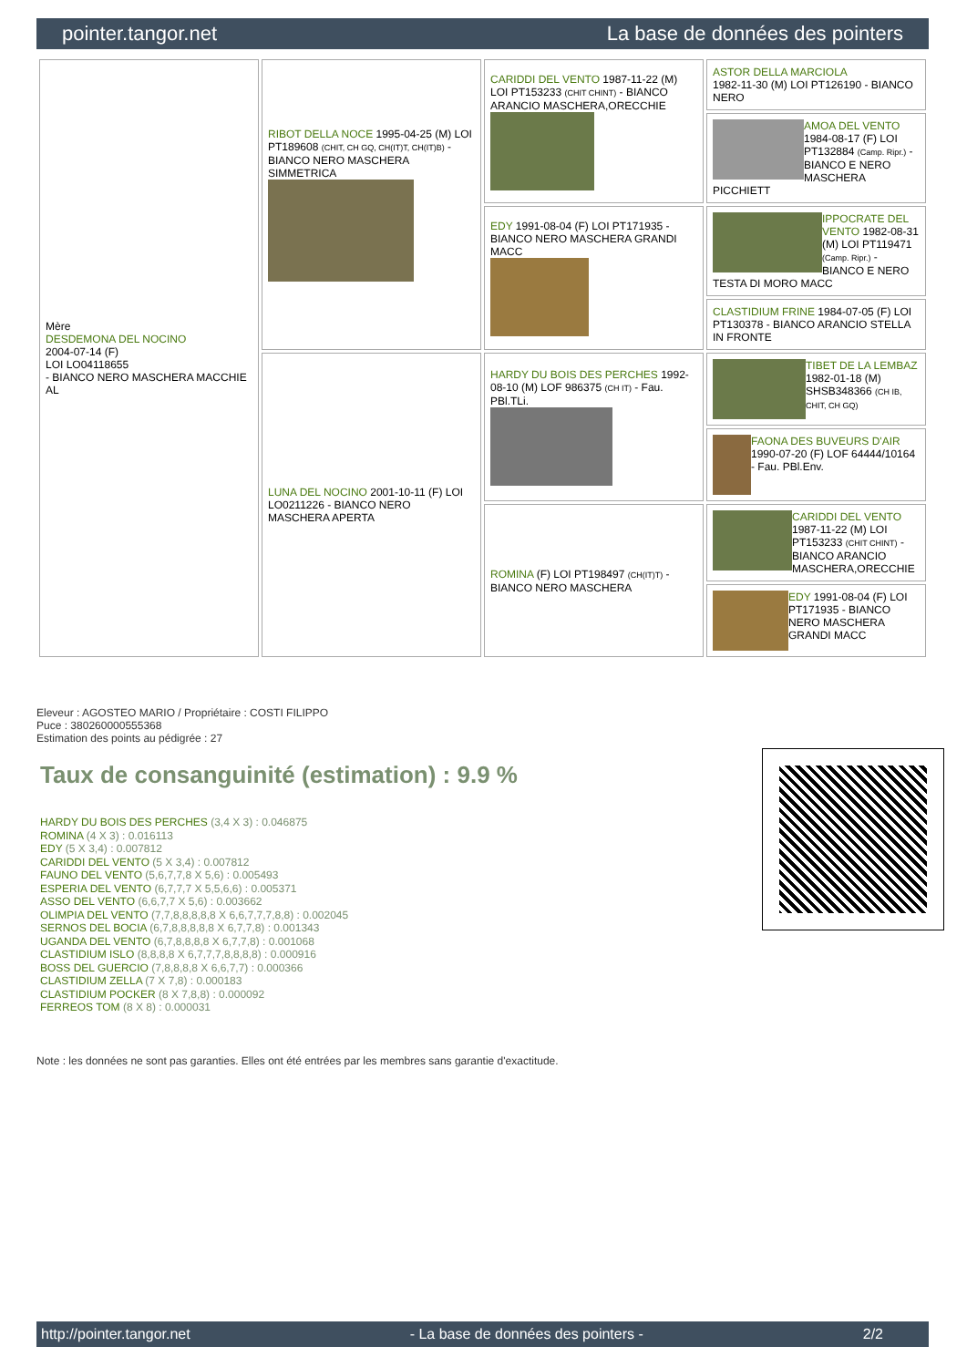pointer.tangor.net La base de données des pointers
| Mère DESDEMONA DEL NOCINO 2004-07-14 (F) LOI LO04118655 - BIANCO NERO MASCHERA MACCHIE AL | RIBOT DELLA NOCE 1995-04-25 (M) LOI PT189608 (CHIT, CH GQ, CH(IT)T, CH(IT)B) - BIANCO NERO MASCHERA SIMMETRICA | CARIDDI DEL VENTO 1987-11-22 (M) LOI PT153233 (CHIT CHINT) - BIANCO ARANCIO MASCHERA,ORECCHIE | ASTOR DELLA MARCIOLA 1982-11-30 (M) LOI PT126190 - BIANCO NERO |
| | | | AMOA DEL VENTO 1984-08-17 (F) LOI PT132884 (Camp. Ripr.) - BIANCO E NERO MASCHERA PICCHIETT |
| | | EDY 1991-08-04 (F) LOI PT171935 - BIANCO NERO MASCHERA GRANDI MACC | IPPOCRATE DEL VENTO 1982-08-31 (M) LOI PT119471 (Camp. Ripr.) - BIANCO E NERO TESTA DI MORO MACC |
| | | | CLASTIDIUM FRINE 1984-07-05 (F) LOI PT130378 - BIANCO ARANCIO STELLA IN FRONTE |
| | LUNA DEL NOCINO 2001-10-11 (F) LOI LO0211226 - BIANCO NERO MASCHERA APERTA | HARDY DU BOIS DES PERCHES 1992-08-10 (M) LOF 986375 (CH IT) - Fau. PBl.TLi. | TIBET DE LA LEMBAZ 1982-01-18 (M) SHSB348366 (CH IB, CHIT, CH GQ) |
| | | | FAONA DES BUVEURS D'AIR 1990-07-20 (F) LOF 64444/10164 - Fau. PBl.Env. |
| | | ROMINA (F) LOI PT198497 (CH(IT)T) - BIANCO NERO MASCHERA | CARIDDI DEL VENTO 1987-11-22 (M) LOI PT153233 (CHIT CHINT) - BIANCO ARANCIO MASCHERA,ORECCHIE |
| | | | EDY 1991-08-04 (F) LOI PT171935 - BIANCO NERO MASCHERA GRANDI MACC |
Eleveur : AGOSTEO MARIO / Propriétaire : COSTI FILIPPO
Puce : 380260000555368
Estimation des points au pédigrée : 27
Taux de consanguinité (estimation) : 9.9 %
HARDY DU BOIS DES PERCHES (3,4 X 3) : 0.046875
ROMINA (4 X 3) : 0.016113
EDY (5 X 3,4) : 0.007812
CARIDDI DEL VENTO (5 X 3,4) : 0.007812
FAUNO DEL VENTO (5,6,7,7,8 X 5,6) : 0.005493
ESPERIA DEL VENTO (6,7,7,7 X 5,5,6,6) : 0.005371
ASSO DEL VENTO (6,6,7,7 X 5,6) : 0.003662
OLIMPIA DEL VENTO (7,7,8,8,8,8,8 X 6,6,7,7,7,8,8) : 0.002045
SERNOS DEL BOCIA (6,7,8,8,8,8,8 X 6,7,7,8) : 0.001343
UGANDA DEL VENTO (6,7,8,8,8,8 X 6,7,7,8) : 0.001068
CLASTIDIUM ISLO (8,8,8,8 X 6,7,7,7,8,8,8,8) : 0.000916
BOSS DEL GUERCIO (7,8,8,8,8 X 6,6,7,7) : 0.000366
CLASTIDIUM ZELLA (7 X 7,8) : 0.000183
CLASTIDIUM POCKER (8 X 7,8,8) : 0.000092
FERREOS TOM (8 X 8) : 0.000031
Note : les données ne sont pas garanties. Elles ont été entrées par les membres sans garantie d'exactitude.
http://pointer.tangor.net - La base de données des pointers - 2/2